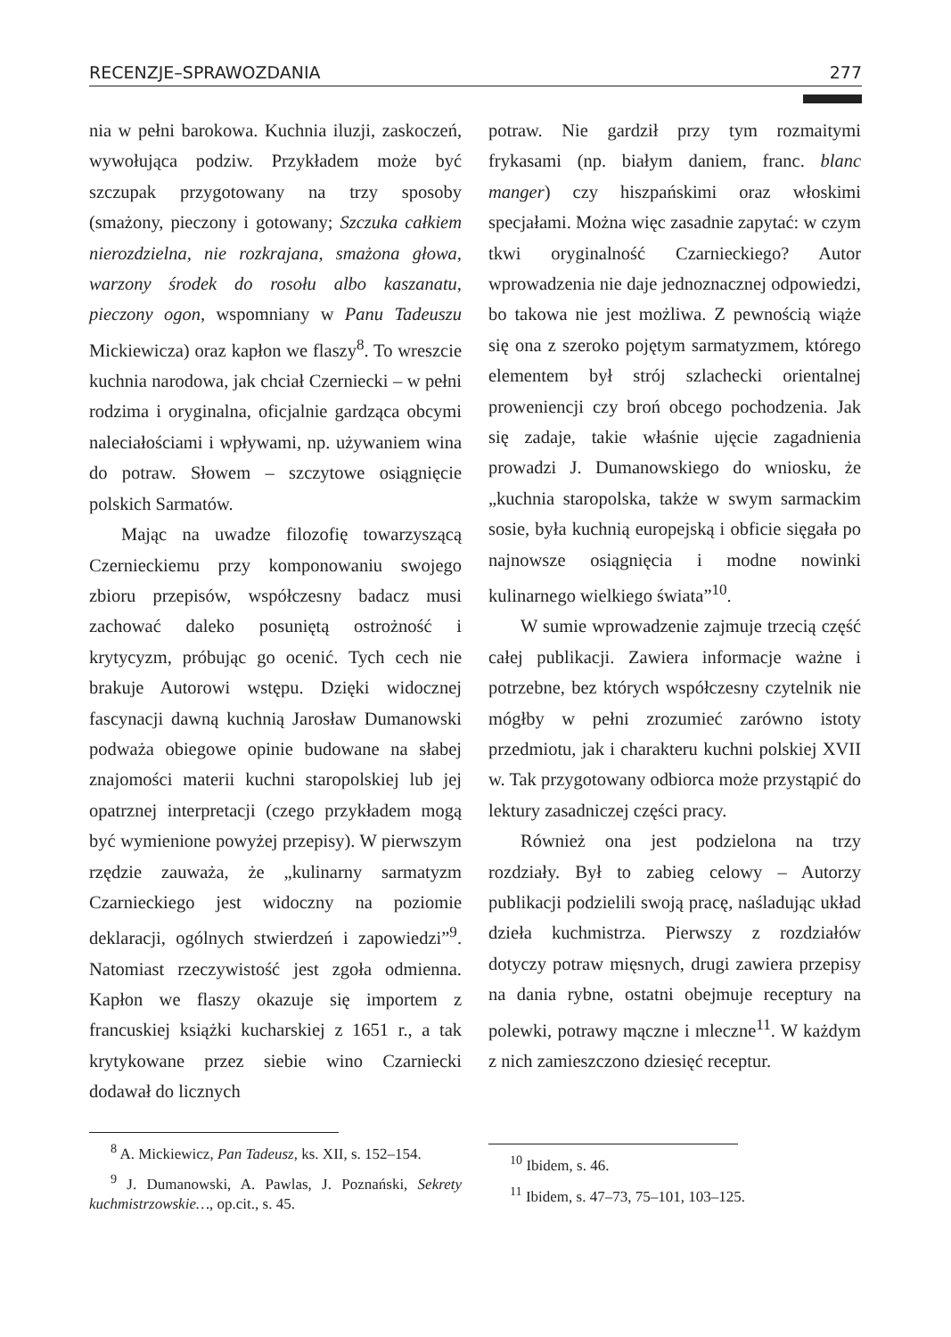RECENZJE–SPRAWOZDANIA 277
nia w pełni barokowa. Kuchnia iluzji, zaskoczeń, wywołująca podziw. Przykładem może być szczupak przygotowany na trzy sposoby (smażony, pieczony i gotowany; Szczuka całkiem nierozdzielna, nie rozkrajana, smażona głowa, warzony środek do rosołu albo kaszanatu, pieczony ogon, wspomniany w Panu Tadeuszu Mickiewicza) oraz kapłon we flaszy<sup>8</sup>. To wreszcie kuchnia narodowa, jak chciał Czerniecki – w pełni rodzima i oryginalna, oficjalnie gardząca obcymi naleciałościami i wpływami, np. używaniem wina do potraw. Słowem – szczytowe osiągnięcie polskich Sarmatów.
Mając na uwadze filozofię towarzyszącą Czernieckiemu przy komponowaniu swojego zbioru przepisów, współczesny badacz musi zachować daleko posuniętą ostrożność i krytycyzm, próbując go ocenić. Tych cech nie brakuje Autorowi wstępu. Dzięki widocznej fascynacji dawną kuchnią Jarosław Dumanowski podważa obiegowe opinie budowane na słabej znajomości materii kuchni staropolskiej lub jej opatrznej interpretacji (czego przykładem mogą być wymienione powyżej przepisy). W pierwszym rzędzie zauważa, że „kulinarny sarmatyzm Czarnieckiego jest widoczny na poziomie deklaracji, ogólnych stwierdzeń i zapowiedzi”<sup>9</sup>. Natomiast rzeczywistość jest zgoła odmienna. Kapłon we flaszy okazuje się importem z francuskiej książki kucharskiej z 1651 r., a tak krytykowane przez siebie wino Czarniecki dodawał do licznych
<sup>8</sup> A. Mickiewicz, Pan Tadeusz, ks. XII, s. 152–154.
<sup>9</sup> J. Dumanowski, A. Pawlas, J. Poznański, Sekrety kuchmistrzowskie…, op.cit., s. 45.
potraw. Nie gardził przy tym rozmaitymi frykasami (np. białym daniem, franc. blanc manger) czy hiszpańskimi oraz włoskimi specjałami. Można więc zasadnie zapytać: w czym tkwi oryginalność Czarnieckiego? Autor wprowadzenia nie daje jednoznacznej odpowiedzi, bo takowa nie jest możliwa. Z pewnością wiąże się ona z szeroko pojętym sarmatyzmem, którego elementem był strój szlachecki orientalnej proweniencji czy broń obcego pochodzenia. Jak się zadaje, takie właśnie ujęcie zagadnienia prowadzi J. Dumanowskiego do wniosku, że „kuchnia staropolska, także w swym sarmackim sosie, była kuchnią europejską i obficie sięgała po najnowsze osiągnięcia i modne nowinki kulinarnego wielkiego świata”<sup>10</sup>.
W sumie wprowadzenie zajmuje trzecią część całej publikacji. Zawiera informacje ważne i potrzebne, bez których współczesny czytelnik nie mógłby w pełni zrozumieć zarówno istoty przedmiotu, jak i charakteru kuchni polskiej XVII w. Tak przygotowany odbiorca może przystąpić do lektury zasadniczej części pracy.
Również ona jest podzielona na trzy rozdziały. Był to zabieg celowy – Autorzy publikacji podzielili swoją pracę, naśladując układ dzieła kuchmistrza. Pierwszy z rozdziałów dotyczy potraw mięsnych, drugi zawiera przepisy na dania rybne, ostatni obejmuje receptury na polewki, potrawy mączne i mleczne<sup>11</sup>. W każdym z nich zamieszczono dziesięć receptur.
<sup>10</sup> Ibidem, s. 46.
<sup>11</sup> Ibidem, s. 47–73, 75–101, 103–125.